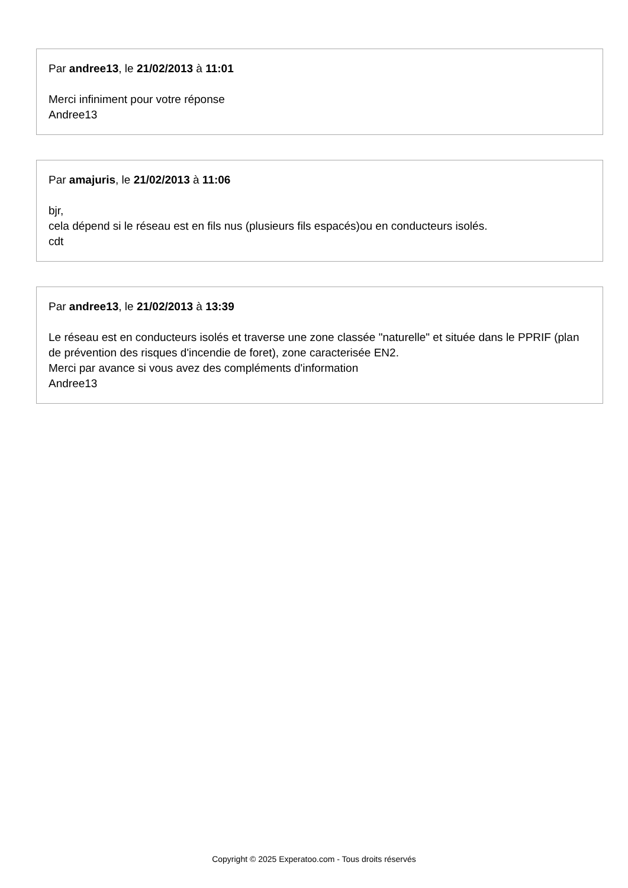Par andree13, le 21/02/2013 à 11:01
Merci infiniment pour votre réponse
Andree13
Par amajuris, le 21/02/2013 à 11:06
bjr,
cela dépend si le réseau est en fils nus (plusieurs fils espacés)ou en conducteurs isolés.
cdt
Par andree13, le 21/02/2013 à 13:39
Le réseau est en conducteurs isolés et traverse une zone classée "naturelle" et située dans le PPRIF (plan de prévention des risques d'incendie de foret), zone caracterisée EN2.
Merci par avance si vous avez des compléments d'information
Andree13
Copyright © 2025 Experatoo.com - Tous droits réservés